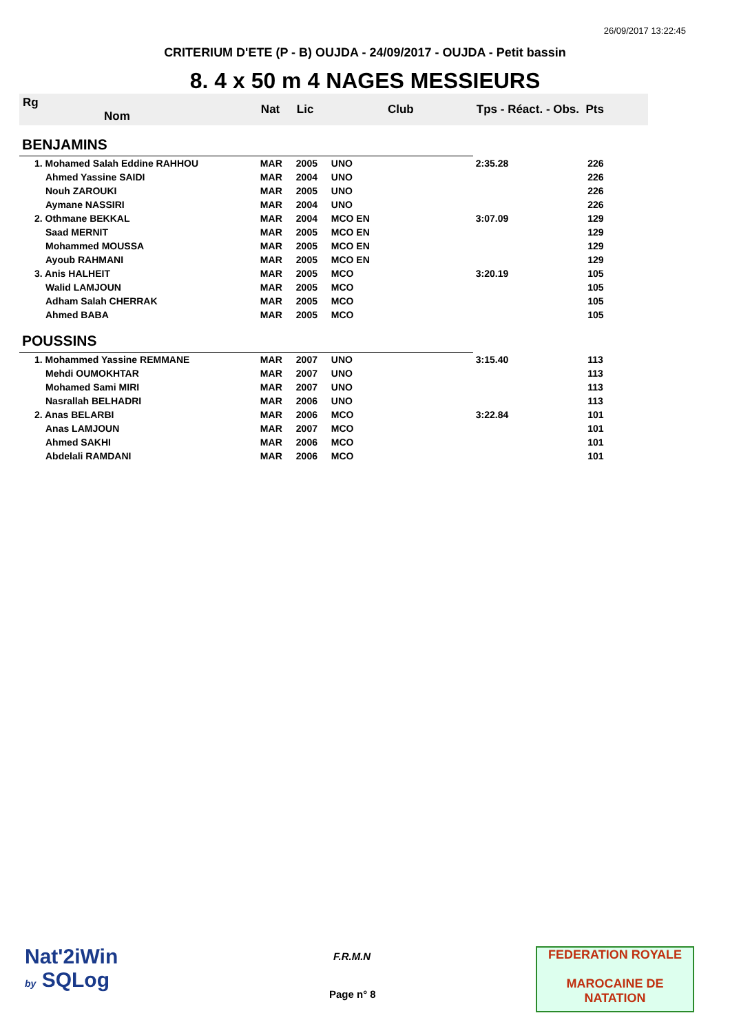26/09/2017 13:22:45
CRITERIUM D'ETE (P - B) OUJDA - 24/09/2017 - OUJDA - Petit bassin
8. 4 x 50 m 4 NAGES MESSIEURS
| Rg Nom | | Nat | Lic | Club | Tps - Réact. - Obs. Pts | |
| --- | --- | --- | --- | --- | --- | --- |
| BENJAMINS | | | | | | |
| 1. Mohamed Salah Eddine RAHHOU | | MAR | 2005 | UNO | 2:35.28 | 226 |
| Ahmed Yassine SAIDI | | MAR | 2004 | UNO | | 226 |
| Nouh ZAROUKI | | MAR | 2005 | UNO | | 226 |
| Aymane NASSIRI | | MAR | 2004 | UNO | | 226 |
| 2. Othmane BEKKAL | | MAR | 2004 | MCO EN | 3:07.09 | 129 |
| Saad MERNIT | | MAR | 2005 | MCO EN | | 129 |
| Mohammed MOUSSA | | MAR | 2005 | MCO EN | | 129 |
| Ayoub RAHMANI | | MAR | 2005 | MCO EN | | 129 |
| 3. Anis HALHEIT | | MAR | 2005 | MCO | 3:20.19 | 105 |
| Walid LAMJOUN | | MAR | 2005 | MCO | | 105 |
| Adham Salah CHERRAK | | MAR | 2005 | MCO | | 105 |
| Ahmed BABA | | MAR | 2005 | MCO | | 105 |
| POUSSINS | | | | | | |
| 1. Mohammed Yassine REMMANE | | MAR | 2007 | UNO | 3:15.40 | 113 |
| Mehdi OUMOKHTAR | | MAR | 2007 | UNO | | 113 |
| Mohamed Sami MIRI | | MAR | 2007 | UNO | | 113 |
| Nasrallah BELHADRI | | MAR | 2006 | UNO | | 113 |
| 2. Anas BELARBI | | MAR | 2006 | MCO | 3:22.84 | 101 |
| Anas LAMJOUN | | MAR | 2007 | MCO | | 101 |
| Ahmed SAKHI | | MAR | 2006 | MCO | | 101 |
| Abdelali RAMDANI | | MAR | 2006 | MCO | | 101 |
Nat'2iWin
by SQLog
F.R.M.N
Page n° 8
FEDERATION ROYALE
MAROCAINE DE NATATION